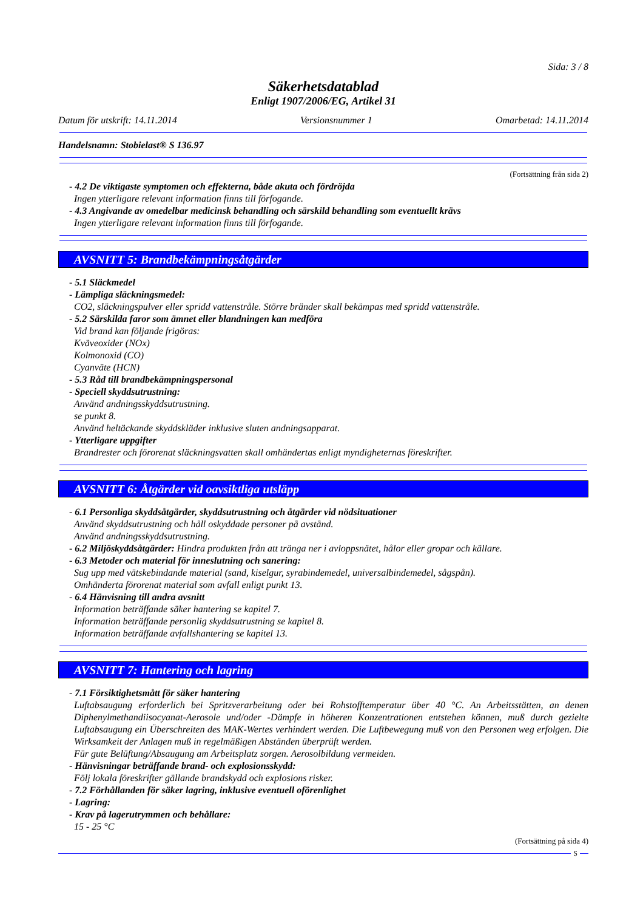Sida: 3 / 8
Säkerhetsdatablad
Enligt 1907/2006/EG, Artikel 31
Datum för utskrift: 14.11.2014 Versionsnummer 1 Omarbetad: 14.11.2014
Handelsnamn: Stobielast® S 136.97
(Fortsättning från sida 2)
- 4.2 De viktigaste symptomen och effekterna, både akuta och fördröjda
Ingen ytterligare relevant information finns till förfogande.
- 4.3 Angivande av omedelbar medicinsk behandling och särskild behandling som eventuellt krävs
Ingen ytterligare relevant information finns till förfogande.
AVSNITT 5: Brandbekämpningsåtgärder
- 5.1 Släckmedel
- Lämpliga släckningsmedel:
CO2, släckningspulver eller spridd vattenstråle. Större bränder skall bekämpas med spridd vattenstråle.
- 5.2 Särskilda faror som ämnet eller blandningen kan medföra
Vid brand kan följande frigöras:
Kväveoxider (NOx)
Kolmonoxid (CO)
Cyanväte (HCN)
- 5.3 Råd till brandbekämpningspersonal
- Speciell skyddsutrustning:
Använd andningsskyddsutrustning.
se punkt 8.
Använd heltäckande skyddskläder inklusive sluten andningsapparat.
- Ytterligare uppgifter
Brandrester och förorenat släckningsvatten skall omhändertas enligt myndigheternas föreskrifter.
AVSNITT 6: Åtgärder vid oavsiktliga utsläpp
- 6.1 Personliga skyddsåtgärder, skyddsutrustning och åtgärder vid nödsituationer
Använd skyddsutrustning och håll oskyddade personer på avstånd.
Använd andningsskyddsutrustning.
- 6.2 Miljöskyddsåtgärder: Hindra produkten från att tränga ner i avloppsnätet, hålor eller gropar och källare.
- 6.3 Metoder och material för inneslutning och sanering:
Sug upp med vätskebindande material (sand, kiselgur, syrabindemedel, universalbindemedel, sågspån).
Omhänderta förorenat material som avfall enligt punkt 13.
- 6.4 Hänvisning till andra avsnitt
Information beträffande säker hantering se kapitel 7.
Information beträffande personlig skyddsutrustning se kapitel 8.
Information beträffande avfallshantering se kapitel 13.
AVSNITT 7: Hantering och lagring
- 7.1 Försiktighetsmått för säker hantering
Luftabsaugung erforderlich bei Spritzverarbeitung oder bei Rohstofftemperatur über 40 °C. An Arbeitsstätten, an denen Diphenylmethandiisocyanat-Aerosole und/oder -Dämpfe in höheren Konzentrationen entstehen können, muß durch gezielte Luftabsaugung ein Überschreiten des MAK-Wertes verhindert werden. Die Luftbewegung muß von den Personen weg erfolgen. Die Wirksamkeit der Anlagen muß in regelmäßigen Abständen überprüft werden.
Für gute Belüftung/Absaugung am Arbeitsplatz sorgen. Aerosolbildung vermeiden.
- Hänvisningar beträffande brand- och explosionsskydd:
Följ lokala föreskrifter gällande brandskydd och explosions risker.
- 7.2 Förhållanden för säker lagring, inklusive eventuell oförenlighet
- Lagring:
- Krav på lagerutrymmen och behållare:
15 - 25 °C
(Fortsättning på sida 4)
S